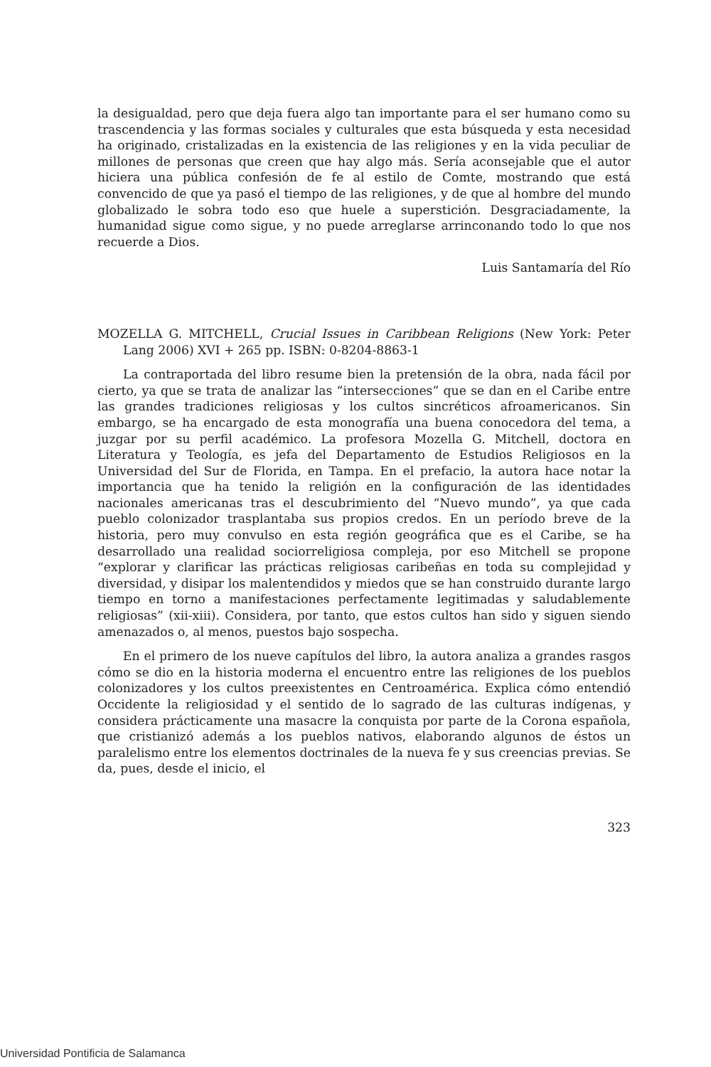la desigualdad, pero que deja fuera algo tan importante para el ser humano como su trascendencia y las formas sociales y culturales que esta búsqueda y esta necesidad ha originado, cristalizadas en la existencia de las religiones y en la vida peculiar de millones de personas que creen que hay algo más. Sería aconsejable que el autor hiciera una pública confesión de fe al estilo de Comte, mostrando que está convencido de que ya pasó el tiempo de las religiones, y de que al hombre del mundo globalizado le sobra todo eso que huele a superstición. Desgraciadamente, la humanidad sigue como sigue, y no puede arreglarse arrinconando todo lo que nos recuerde a Dios.
Luis Santamaría del Río
MOZELLA G. MITCHELL, Crucial Issues in Caribbean Religions (New York: Peter Lang 2006) XVI + 265 pp. ISBN: 0-8204-8863-1
La contraportada del libro resume bien la pretensión de la obra, nada fácil por cierto, ya que se trata de analizar las “intersecciones” que se dan en el Caribe entre las grandes tradiciones religiosas y los cultos sincréticos afroamericanos. Sin embargo, se ha encargado de esta monografía una buena conocedora del tema, a juzgar por su perfil académico. La profesora Mozella G. Mitchell, doctora en Literatura y Teología, es jefa del Departamento de Estudios Religiosos en la Universidad del Sur de Florida, en Tampa. En el prefacio, la autora hace notar la importancia que ha tenido la religión en la configuración de las identidades nacionales americanas tras el descubrimiento del “Nuevo mundo”, ya que cada pueblo colonizador trasplantaba sus propios credos. En un período breve de la historia, pero muy convulso en esta región geográfica que es el Caribe, se ha desarrollado una realidad sociorreligiosa compleja, por eso Mitchell se propone “explorar y clarificar las prácticas religiosas caribeñas en toda su complejidad y diversidad, y disipar los malentendidos y miedos que se han construido durante largo tiempo en torno a manifestaciones perfectamente legitimadas y saludablemente religiosas” (xii-xiii). Considera, por tanto, que estos cultos han sido y siguen siendo amenazados o, al menos, puestos bajo sospecha.
En el primero de los nueve capítulos del libro, la autora analiza a grandes rasgos cómo se dio en la historia moderna el encuentro entre las religiones de los pueblos colonizadores y los cultos preexistentes en Centroamérica. Explica cómo entendió Occidente la religiosidad y el sentido de lo sagrado de las culturas indígenas, y considera prácticamente una masacre la conquista por parte de la Corona española, que cristianizó además a los pueblos nativos, elaborando algunos de éstos un paralelismo entre los elementos doctrinales de la nueva fe y sus creencias previas. Se da, pues, desde el inicio, el
323
Universidad Pontificia de Salamanca